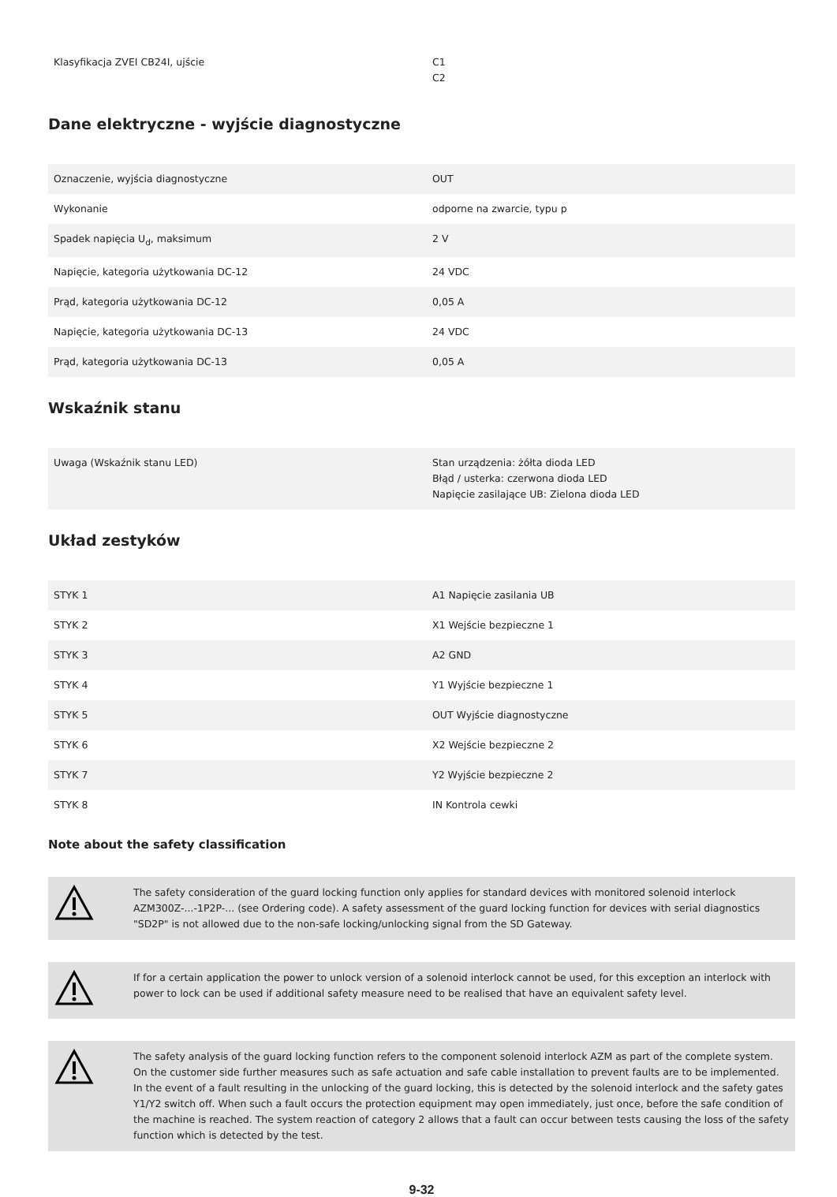| Klasyfikacja ZVEI CB24I, ujście | C1 C2 |
Dane elektryczne - wyjście diagnostyczne
| Oznaczenie, wyjścia diagnostyczne | OUT |
| Wykonanie | odporne na zwarcie, typu p |
| Spadek napięcia U<sub>d</sub>, maksimum | 2 V |
| Napięcie, kategoria użytkowania DC-12 | 24 VDC |
| Prąd, kategoria użytkowania DC-12 | 0,05 A |
| Napięcie, kategoria użytkowania DC-13 | 24 VDC |
| Prąd, kategoria użytkowania DC-13 | 0,05 A |
Wskaźnik stanu
| Uwaga (Wskaźnik stanu LED) | Stan urządzenia: żółta dioda LED Błąd / usterka: czerwona dioda LED Napięcie zasilające UB: Zielona dioda LED |
Układ zestyków
| STYK 1 | A1 Napięcie zasilania UB |
| STYK 2 | X1 Wejście bezpieczne 1 |
| STYK 3 | A2 GND |
| STYK 4 | Y1 Wyjście bezpieczne 1 |
| STYK 5 | OUT Wyjście diagnostyczne |
| STYK 6 | X2 Wejście bezpieczne 2 |
| STYK 7 | Y2 Wyjście bezpieczne 2 |
| STYK 8 | IN Kontrola cewki |
Note about the safety classification
The safety consideration of the guard locking function only applies for standard devices with monitored solenoid interlock AZM300Z-...-1P2P-... (see Ordering code). A safety assessment of the guard locking function for devices with serial diagnostics "SD2P" is not allowed due to the non-safe locking/unlocking signal from the SD Gateway.
If for a certain application the power to unlock version of a solenoid interlock cannot be used, for this exception an interlock with power to lock can be used if additional safety measure need to be realised that have an equivalent safety level.
The safety analysis of the guard locking function refers to the component solenoid interlock AZM as part of the complete system.
On the customer side further measures such as safe actuation and safe cable installation to prevent faults are to be implemented.
In the event of a fault resulting in the unlocking of the guard locking, this is detected by the solenoid interlock and the safety gates Y1/Y2 switch off. When such a fault occurs the protection equipment may open immediately, just once, before the safe condition of the machine is reached. The system reaction of category 2 allows that a fault can occur between tests causing the loss of the safety function which is detected by the test.
9-32